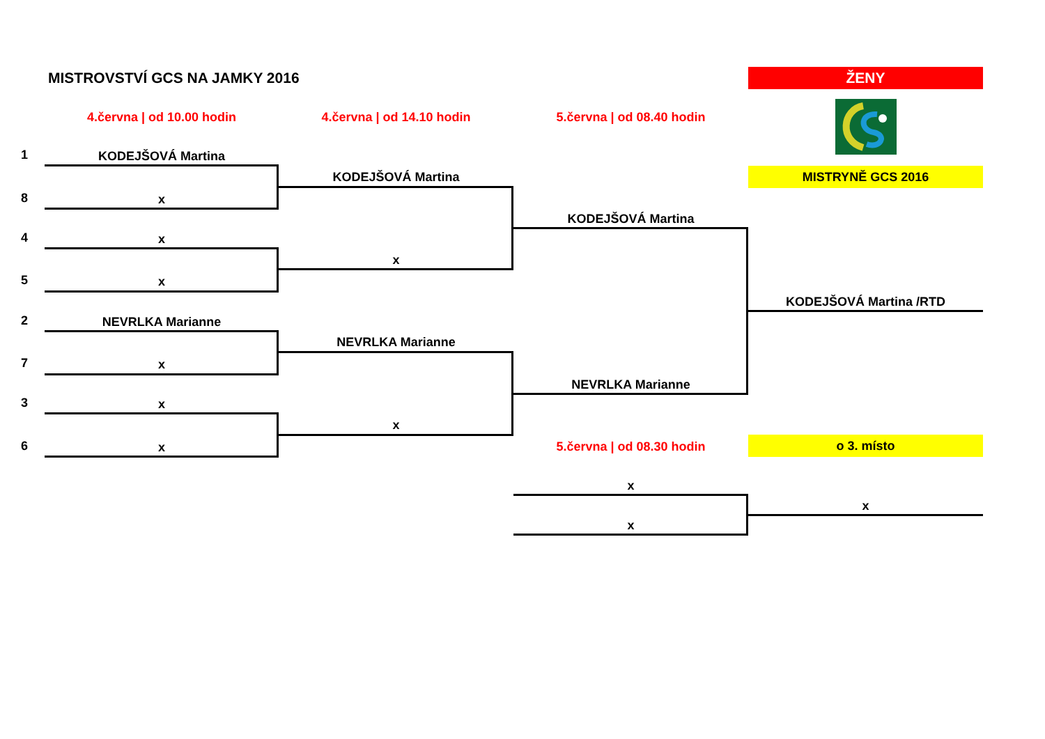MISTROVSTVÍ GCS NA JAMKY 2016
ŽENY
4.června | od 10.00 hodin
4.června | od 14.10 hodin
5.června | od 08.40 hodin
MISTRYNĚ GCS 2016
1
KODEJŠOVÁ Martina
KODEJŠOVÁ Martina
8
x
KODEJŠOVÁ Martina
4
x
x
5
x
KODEJŠOVÁ Martina /RTD
2
NEVRLKA Marianne
NEVRLKA Marianne
7
x
NEVRLKA Marianne
3
x
x
5.června | od 08.30 hodin
o 3. místo
6
x
x
x
x